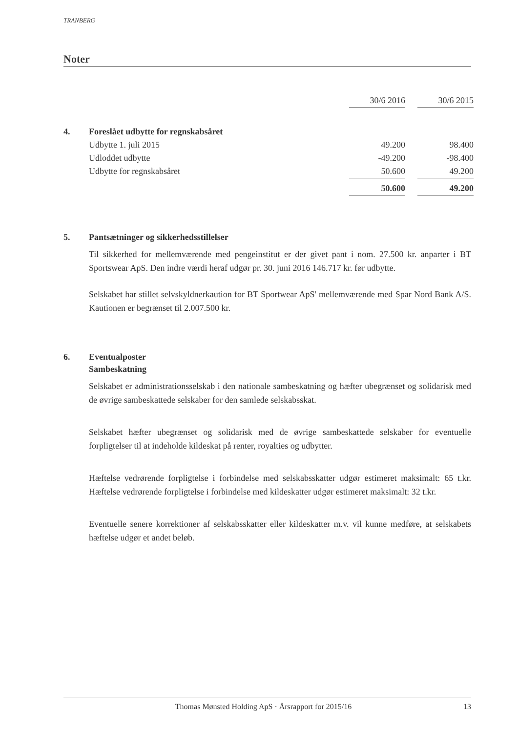TRANBERG
Noter
| | | 30/6 2016 | | 30/6 2015 |
| --- | --- | --- | --- | --- |
| 4. | Foreslået udbytte for regnskabsåret | | | |
| | Udbytte 1. juli 2015 | 49.200 | | 98.400 |
| | Udloddet udbytte | -49.200 | | -98.400 |
| | Udbytte for regnskabsåret | 50.600 | | 49.200 |
| | | 50.600 | | 49.200 |
5. Pantsætninger og sikkerhedsstillelser
Til sikkerhed for mellemværende med pengeinstitut er der givet pant i nom. 27.500 kr. anparter i BT Sportswear ApS. Den indre værdi heraf udgør pr. 30. juni 2016 146.717 kr. før udbytte.
Selskabet har stillet selvskyldnerkaution for BT Sportwear ApS' mellemværende med Spar Nord Bank A/S. Kautionen er begrænset til 2.007.500 kr.
6. Eventualposter
Sambeskatning
Selskabet er administrationsselskab i den nationale sambeskatning og hæfter ubegrænset og solidarisk med de øvrige sambeskattede selskaber for den samlede selskabsskat.
Selskabet hæfter ubegrænset og solidarisk med de øvrige sambeskattede selskaber for eventuelle forpligtelser til at indeholde kildeskat på renter, royalties og udbytter.
Hæftelse vedrørende forpligtelse i forbindelse med selskabsskatter udgør estimeret maksimalt: 65 t.kr. Hæftelse vedrørende forpligtelse i forbindelse med kildeskatter udgør estimeret maksimalt: 32 t.kr.
Eventuelle senere korrektioner af selskabsskatter eller kildeskatter m.v. vil kunne medføre, at selskabets hæftelse udgør et andet beløb.
Thomas Mønsted Holding ApS · Årsrapport for 2015/16 13